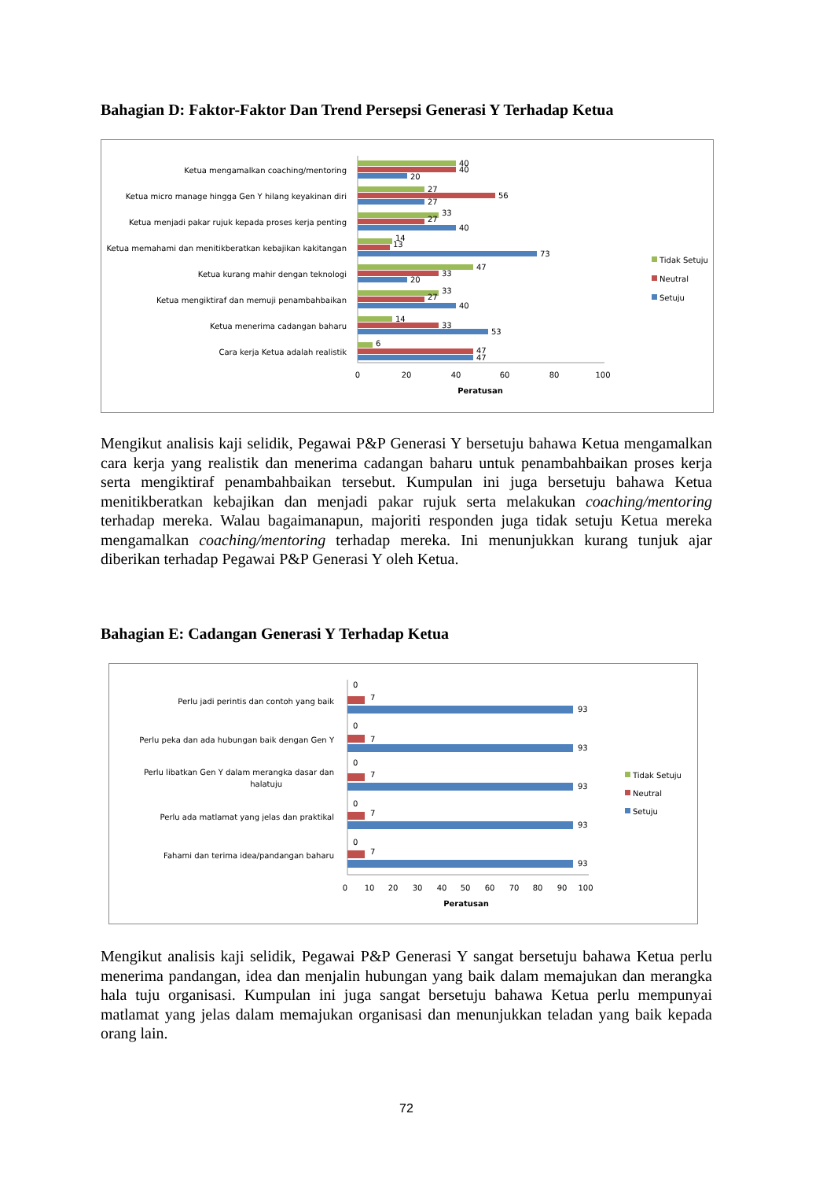Bahagian D: Faktor-Faktor Dan Trend Persepsi Generasi Y Terhadap Ketua
Ketua mengamalkan coaching/mentoring
Ketua micro manage hingga Gen Y hilang keyakinan diri
Ketua menjadi pakar rujuk kepada proses kerja penting
Ketua memahami dan menitikberatkan kebajikan kakitangan
Ketua kurang mahir dengan teknologi
Ketua mengiktiraf dan memuji penambahbaikan
Ketua menerima cadangan baharu
Cara kerja Ketua adalah realistik
40
40
20
27
56
27
33
27
40
14
13
73
47
33
20
33
27
40
14
33
53
6
47
47
0
20
40
60
80
100
Peratusan
Tidak Setuju
Neutral
Setuju
Mengikut analisis kaji selidik, Pegawai P&P Generasi Y bersetuju bahawa Ketua mengamalkan cara kerja yang realistik dan menerima cadangan baharu untuk penambahbaikan proses kerja serta mengiktiraf penambahbaikan tersebut. Kumpulan ini juga bersetuju bahawa Ketua menitikberatkan kebajikan dan menjadi pakar rujuk serta melakukan coaching/mentoring terhadap mereka. Walau bagaimanapun, majoriti responden juga tidak setuju Ketua mereka mengamalkan coaching/mentoring terhadap mereka. Ini menunjukkan kurang tunjuk ajar diberikan terhadap Pegawai P&P Generasi Y oleh Ketua.
Bahagian E: Cadangan Generasi Y Terhadap Ketua
Perlu jadi perintis dan contoh yang baik
Perlu peka dan ada hubungan baik dengan Gen Y
Perlu libatkan Gen Y dalam merangka dasar dan
halatuju
Perlu ada matlamat yang jelas dan praktikal
Fahami dan terima idea/pandangan baharu
0
7
93
0
7
93
0
7
93
0
7
93
0
7
93
0
10
20
30
40
50
60
70
80
90
100
Peratusan
Tidak Setuju
Neutral
Setuju
Mengikut analisis kaji selidik, Pegawai P&P Generasi Y sangat bersetuju bahawa Ketua perlu menerima pandangan, idea dan menjalin hubungan yang baik dalam memajukan dan merangka hala tuju organisasi. Kumpulan ini juga sangat bersetuju bahawa Ketua perlu mempunyai matlamat yang jelas dalam memajukan organisasi dan menunjukkan teladan yang baik kepada orang lain.
72